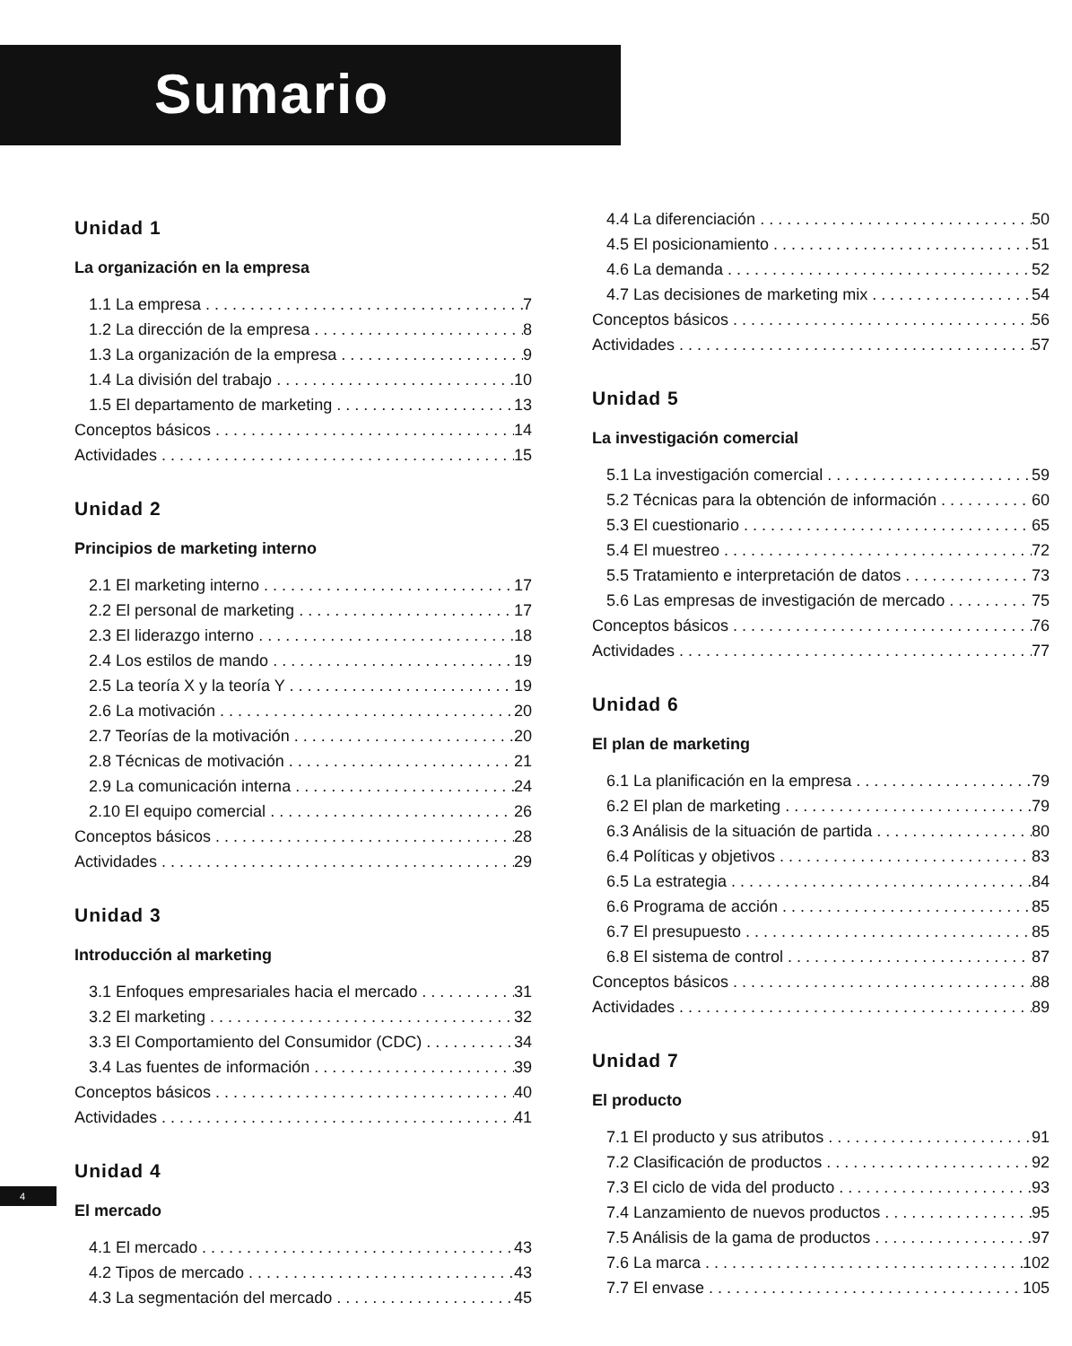Sumario
Unidad 1
La organización en la empresa
1.1 La empresa 7
1.2 La dirección de la empresa 8
1.3 La organización de la empresa 9
1.4 La división del trabajo 10
1.5 El departamento de marketing 13
Conceptos básicos 14
Actividades 15
Unidad 2
Principios de marketing interno
2.1 El marketing interno 17
2.2 El personal de marketing 17
2.3 El liderazgo interno 18
2.4 Los estilos de mando 19
2.5 La teoría X y la teoría Y 19
2.6 La motivación 20
2.7 Teorías de la motivación 20
2.8 Técnicas de motivación 21
2.9 La comunicación interna 24
2.10 El equipo comercial 26
Conceptos básicos 28
Actividades 29
Unidad 3
Introducción al marketing
3.1 Enfoques empresariales hacia el mercado 31
3.2 El marketing 32
3.3 El Comportamiento del Consumidor (CDC) 34
3.4 Las fuentes de información 39
Conceptos básicos 40
Actividades 41
Unidad 4
El mercado
4.1 El mercado 43
4.2 Tipos de mercado 43
4.3 La segmentación del mercado 45
4.4 La diferenciación 50
4.5 El posicionamiento 51
4.6 La demanda 52
4.7 Las decisiones de marketing mix 54
Conceptos básicos 56
Actividades 57
Unidad 5
La investigación comercial
5.1 La investigación comercial 59
5.2 Técnicas para la obtención de información 60
5.3 El cuestionario 65
5.4 El muestreo 72
5.5 Tratamiento e interpretación de datos 73
5.6 Las empresas de investigación de mercado 75
Conceptos básicos 76
Actividades 77
Unidad 6
El plan de marketing
6.1 La planificación en la empresa 79
6.2 El plan de marketing 79
6.3 Análisis de la situación de partida 80
6.4 Políticas y objetivos 83
6.5 La estrategia 84
6.6 Programa de acción 85
6.7 El presupuesto 85
6.8 El sistema de control 87
Conceptos básicos 88
Actividades 89
Unidad 7
El producto
7.1 El producto y sus atributos 91
7.2 Clasificación de productos 92
7.3 El ciclo de vida del producto 93
7.4 Lanzamiento de nuevos productos 95
7.5 Análisis de la gama de productos 97
7.6 La marca 102
7.7 El envase 105
4